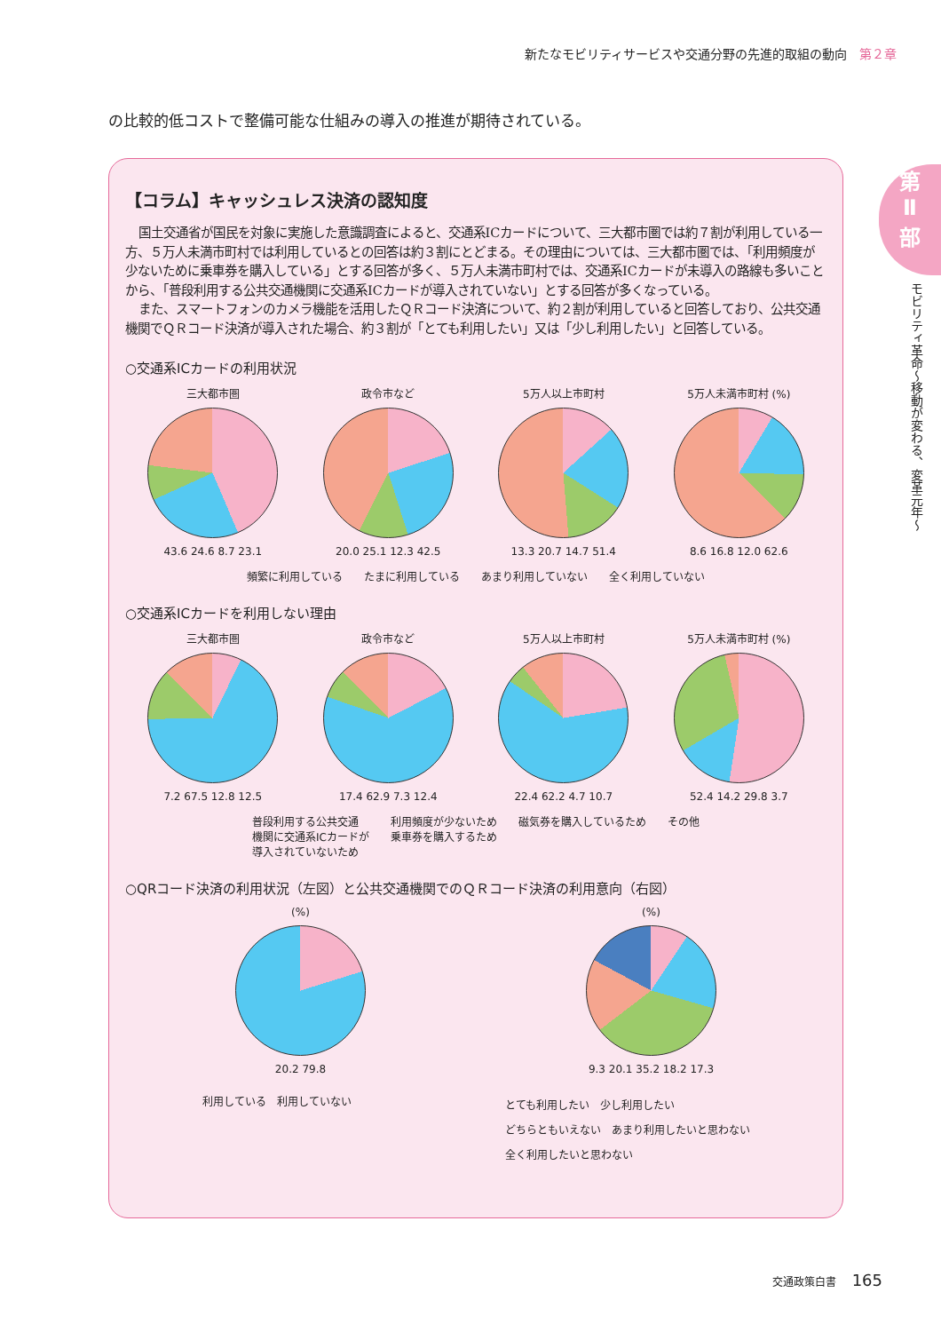新たなモビリティサービスや交通分野の先進的取組の動向 第２章
の比較的低コストで整備可能な仕組みの導入の推進が期待されている。
【コラム】キャッシュレス決済の認知度
国土交通省が国民を対象に実施した意識調査によると、交通系ICカードについて、三大都市圏では約７割が利用している一方、５万人未満市町村では利用しているとの回答は約３割にとどまる。その理由については、三大都市圏では、「利用頻度が少ないために乗車券を購入している」とする回答が多く、５万人未満市町村では、交通系ICカードが未導入の路線も多いことから、「普段利用する公共交通機関に交通系ICカードが導入されていない」とする回答が多くなっている。
また、スマートフォンのカメラ機能を活用したＱＲコード決済について、約２割が利用していると回答しており、公共交通機関でＱＲコード決済が導入された場合、約３割が「とても利用したい」又は「少し利用したい」と回答している。
○交通系ICカードの利用状況
三大都市圏
43.6 24.6 8.7 23.1
政令市など
20.0 25.1 12.3 42.5
5万人以上市町村
13.3 20.7 14.7 51.4
5万人未満市町村 (%)
8.6 16.8 12.0 62.6
頻繁に利用している たまに利用している あまり利用していない 全く利用していない
○交通系ICカードを利用しない理由
三大都市圏
7.2 67.5 12.8 12.5
政令市など
17.4 62.9 7.3 12.4
5万人以上市町村
22.4 62.2 4.7 10.7
5万人未満市町村 (%)
52.4 14.2 29.8 3.7
普段利用する公共交通
機関に交通系ICカードが
導入されていないため 利用頻度が少ないため
乗車券を購入するため 磁気券を購入しているため その他
○QRコード決済の利用状況（左図）と公共交通機関でのＱＲコード決済の利用意向（右図）
(%)
20.2 79.8
(%)
9.3 20.1 35.2 18.2 17.3
利用している　利用していない
とても利用したい　少し利用したい
どちらともいえない　あまり利用したいと思わない
全く利用したいと思わない
第
Ⅱ
部
モビリティ革命～移動が変わる、変革元年～
交通政策白書 165